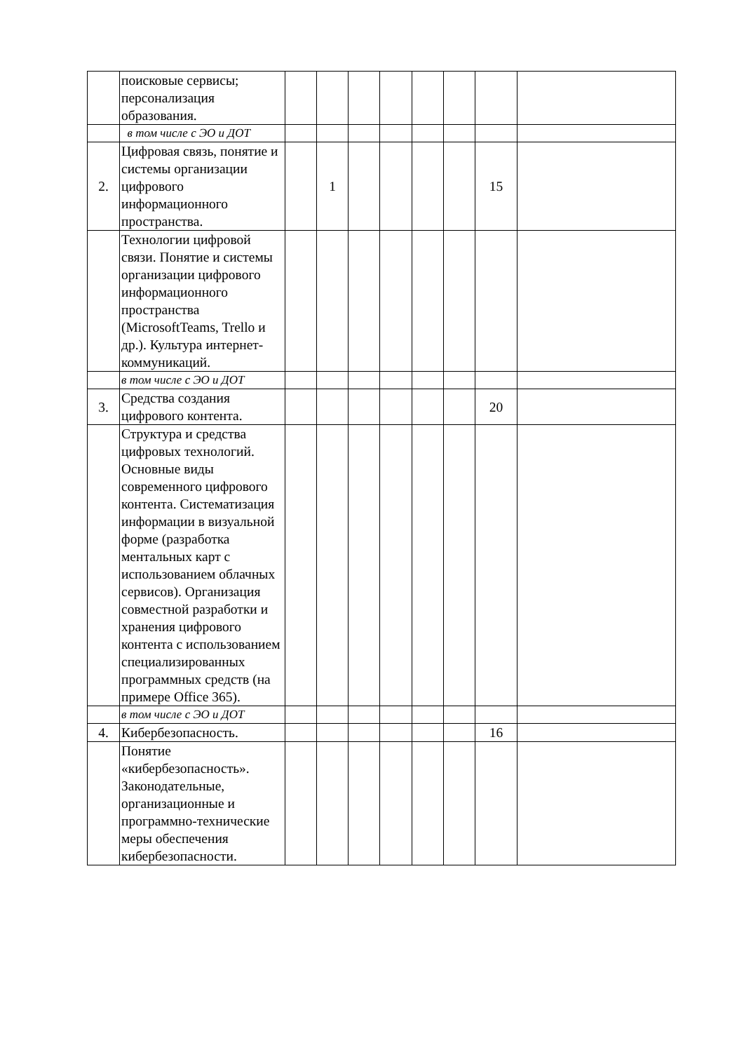| | поисковые сервисы; персонализация образования. | | | | | | | | |
| | в том числе с ЭО и ДОТ | | | | | | | | |
| 2. | Цифровая связь, понятие и системы организации цифрового информационного пространства. | | 1 | | | | | 15 | |
| | Технологии цифровой связи. Понятие и системы организации цифрового информационного пространства (MicrosoftTeams, Trello и др.). Культура интернет-коммуникаций. | | | | | | | | |
| | в том числе с ЭО и ДОТ | | | | | | | | |
| 3. | Средства создания цифрового контента. | | | | | | | 20 | |
| | Структура и средства цифровых технологий. Основные виды современного цифрового контента. Систематизация информации в визуальной форме (разработка ментальных карт с использованием облачных сервисов). Организация совместной разработки и хранения цифрового контента с использованием специализированных программных средств (на примере Office 365). | | | | | | | | |
| | в том числе с ЭО и ДОТ | | | | | | | | |
| 4. | Кибербезопасность. | | | | | | | 16 | |
| | Понятие «кибербезопасность». Законодательные, организационные и программно-технические меры обеспечения кибербезопасности. | | | | | | | | |